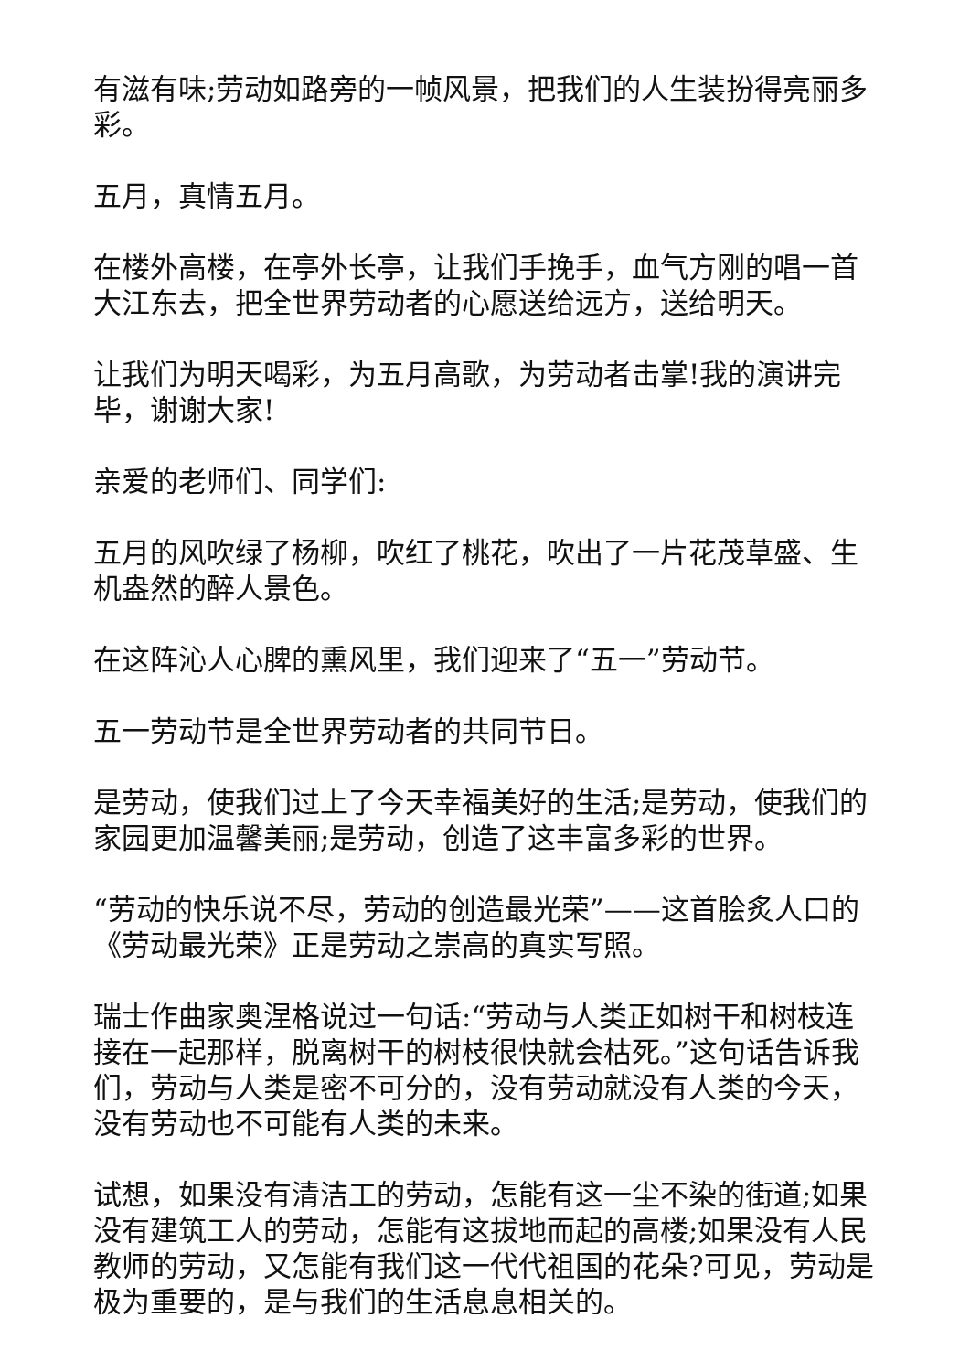有滋有味;劳动如路旁的一帧风景，把我们的人生装扮得亮丽多彩。
五月，真情五月。
在楼外高楼，在亭外长亭，让我们手挽手，血气方刚的唱一首大江东去，把全世界劳动者的心愿送给远方，送给明天。
让我们为明天喝彩，为五月高歌，为劳动者击掌!我的演讲完毕，谢谢大家!
亲爱的老师们、同学们:
五月的风吹绿了杨柳，吹红了桃花，吹出了一片花茂草盛、生机盎然的醉人景色。
在这阵沁人心脾的熏风里，我们迎来了“五一”劳动节。
五一劳动节是全世界劳动者的共同节日。
是劳动，使我们过上了今天幸福美好的生活;是劳动，使我们的家园更加温馨美丽;是劳动，创造了这丰富多彩的世界。
“劳动的快乐说不尽，劳动的创造最光荣”——这首脍炙人口的《劳动最光荣》正是劳动之崇高的真实写照。
瑞士作曲家奥涅格说过一句话:“劳动与人类正如树干和树枝连接在一起那样，脱离树干的树枝很快就会枯死。”这句话告诉我们，劳动与人类是密不可分的，没有劳动就没有人类的今天，没有劳动也不可能有人类的未来。
试想，如果没有清洁工的劳动，怎能有这一尘不染的街道;如果没有建筑工人的劳动，怎能有这拔地而起的高楼;如果没有人民教师的劳动，又怎能有我们这一代代祖国的花朵?可见，劳动是极为重要的，是与我们的生活息息相关的。